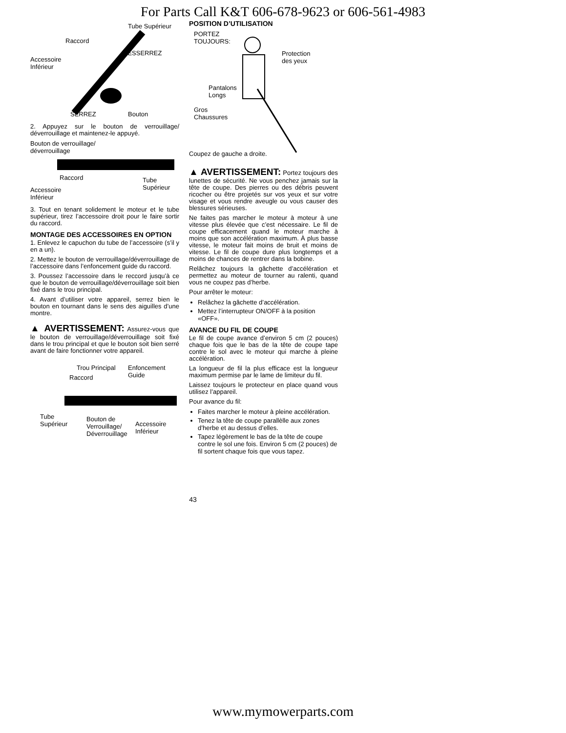For Parts Call K&T 606-678-9623 or 606-561-4983
Tube Supérieur
Raccord
DESSERREZ
Accessoire
Inférieur
SERREZ Bouton
2. Appuyez sur le bouton de verrouillage/ déverrouillage et maintenez-le appuyé.
Bouton de verrouillage/
déverrouillage
Raccord Tube
Supérieur Accessoire
Inférieur
3. Tout en tenant solidement le moteur et le tube supérieur, tirez l’accessoire droit pour le faire sortir du raccord.
MONTAGE DES ACCESSOIRES EN OPTION
1. Enlevez le capuchon du tube de l’accessoire (s’il y en a un).
2. Mettez le bouton de verrouillage/déverrouillage de l’accessoire dans l’enfoncement guide du raccord.
3. Poussez l’accessoire dans le reccord jusqu’à ce que le bouton de verrouillage/déverrouillage soit bien fixé dans le trou principal.
4. Avant d’utiliser votre appareil, serrez bien le bouton en tournant dans le sens des aiguilles d’une montre.
▲ AVERTISSEMENT: Assurez-vous que le bouton de verrouillage/déverrouillage soit fixé dans le trou principal et que le bouton soit bien serré avant de faire fonctionner votre appareil.
Trou Principal Enfoncement
Guide Raccord
Tube
Supérieur
Bouton de
Verrouillage/
Déverrouillage
Accessoire
Inférieur
POSITION D’UTILISATION
PORTEZ
TOUJOURS:
Protection
des yeux
Pantalons
Longs
Gros
Chaussures
Coupez de gauche a droite.
▲ AVERTISSEMENT: Portez toujours des lunettes de sécurité. Ne vous penchez jamais sur la tête de coupe. Des pierres ou des débris peuvent ricocher ou être projetés sur vos yeux et sur votre visage et vous rendre aveugle ou vous causer des blessures sérieuses.
Ne faites pas marcher le moteur à moteur à une vitesse plus élevée que c’est nécessaire. Le fil de coupe efficacement quand le moteur marche à moins que son accélération maximum. À plus basse vitesse, le moteur fait moins de bruit et moins de vitesse. Le fil de coupe dure plus longtemps et a moins de chances de rentrer dans la bobine.
Relâchez toujours la gâchette d’accélération et permettez au moteur de tourner au ralenti, quand vous ne coupez pas d’herbe.
Pour arrêter le moteur:
Relâchez la gâchette d’accélération.
Mettez l’interrupteur ON/OFF à la position «OFF».
AVANCE DU FIL DE COUPE
Le fil de coupe avance d’environ 5 cm (2 pouces) chaque fois que le bas de la tête de coupe tape contre le sol avec le moteur qui marche à pleine accélération.
La longueur de fil la plus efficace est la longueur maximum permise par le lame de limiteur du fil.
Laissez toujours le protecteur en place quand vous utilisez l’appareil.
Pour avance du fil:
Faites marcher le moteur à pleine accélération.
Tenez la tête de coupe parallèlle aux zones d’herbe et au dessus d’elles.
Tapez légèrement le bas de la tête de coupe contre le sol une fois. Environ 5 cm (2 pouces) de fil sortent chaque fois que vous tapez.
43
www.mymowerparts.com